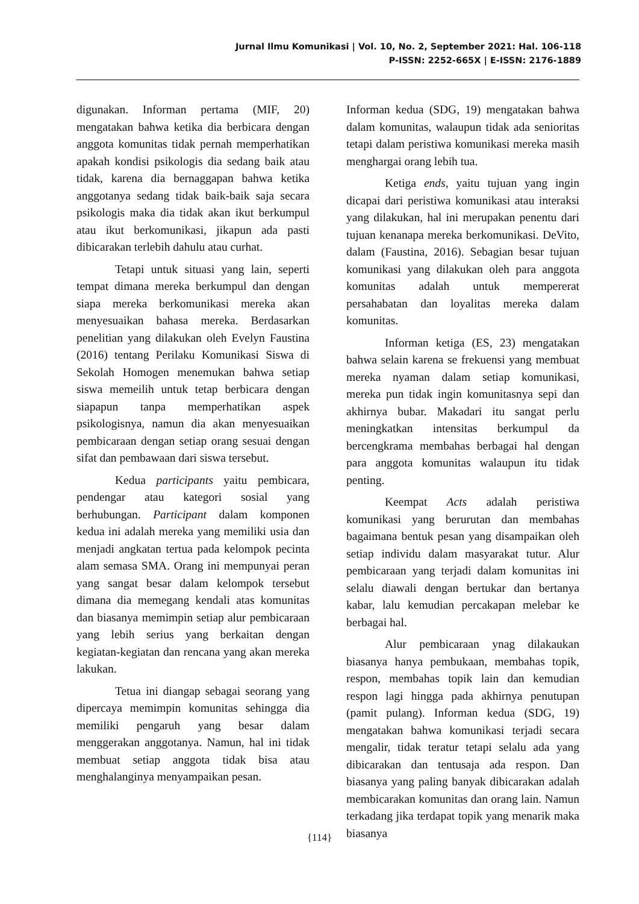Jurnal Ilmu Komunikasi | Vol. 10, No. 2, September 2021: Hal. 106-118
P-ISSN: 2252-665X | E-ISSN: 2176-1889
digunakan. Informan pertama (MIF, 20) mengatakan bahwa ketika dia berbicara dengan anggota komunitas tidak pernah memperhatikan apakah kondisi psikologis dia sedang baik atau tidak, karena dia bernaggapan bahwa ketika anggotanya sedang tidak baik-baik saja secara psikologis maka dia tidak akan ikut berkumpul atau ikut berkomunikasi, jikapun ada pasti dibicarakan terlebih dahulu atau curhat.
Tetapi untuk situasi yang lain, seperti tempat dimana mereka berkumpul dan dengan siapa mereka berkomunikasi mereka akan menyesuaikan bahasa mereka. Berdasarkan penelitian yang dilakukan oleh Evelyn Faustina (2016) tentang Perilaku Komunikasi Siswa di Sekolah Homogen menemukan bahwa setiap siswa memeilih untuk tetap berbicara dengan siapapun tanpa memperhatikan aspek psikologisnya, namun dia akan menyesuaikan pembicaraan dengan setiap orang sesuai dengan sifat dan pembawaan dari siswa tersebut.
Kedua participants yaitu pembicara, pendengar atau kategori sosial yang berhubungan. Participant dalam komponen kedua ini adalah mereka yang memiliki usia dan menjadi angkatan tertua pada kelompok pecinta alam semasa SMA. Orang ini mempunyai peran yang sangat besar dalam kelompok tersebut dimana dia memegang kendali atas komunitas dan biasanya memimpin setiap alur pembicaraan yang lebih serius yang berkaitan dengan kegiatan-kegiatan dan rencana yang akan mereka lakukan.
Tetua ini diangap sebagai seorang yang dipercaya memimpin komunitas sehingga dia memiliki pengaruh yang besar dalam menggerakan anggotanya. Namun, hal ini tidak membuat setiap anggota tidak bisa atau menghalanginya menyampaikan pesan.
Informan kedua (SDG, 19) mengatakan bahwa dalam komunitas, walaupun tidak ada senioritas tetapi dalam peristiwa komunikasi mereka masih menghargai orang lebih tua.
Ketiga ends, yaitu tujuan yang ingin dicapai dari peristiwa komunikasi atau interaksi yang dilakukan, hal ini merupakan penentu dari tujuan kenanapa mereka berkomunikasi. DeVito, dalam (Faustina, 2016). Sebagian besar tujuan komunikasi yang dilakukan oleh para anggota komunitas adalah untuk mempererat persahabatan dan loyalitas mereka dalam komunitas.
Informan ketiga (ES, 23) mengatakan bahwa selain karena se frekuensi yang membuat mereka nyaman dalam setiap komunikasi, mereka pun tidak ingin komunitasnya sepi dan akhirnya bubar. Makadari itu sangat perlu meningkatkan intensitas berkumpul da bercengkrama membahas berbagai hal dengan para anggota komunitas walaupun itu tidak penting.
Keempat Acts adalah peristiwa komunikasi yang berurutan dan membahas bagaimana bentuk pesan yang disampaikan oleh setiap individu dalam masyarakat tutur. Alur pembicaraan yang terjadi dalam komunitas ini selalu diawali dengan bertukar dan bertanya kabar, lalu kemudian percakapan melebar ke berbagai hal.
Alur pembicaraan ynag dilakaukan biasanya hanya pembukaan, membahas topik, respon, membahas topik lain dan kemudian respon lagi hingga pada akhirnya penutupan (pamit pulang). Informan kedua (SDG, 19) mengatakan bahwa komunikasi terjadi secara mengalir, tidak teratur tetapi selalu ada yang dibicarakan dan tentusaja ada respon. Dan biasanya yang paling banyak dibicarakan adalah membicarakan komunitas dan orang lain. Namun terkadang jika terdapat topik yang menarik maka biasanya
{114}